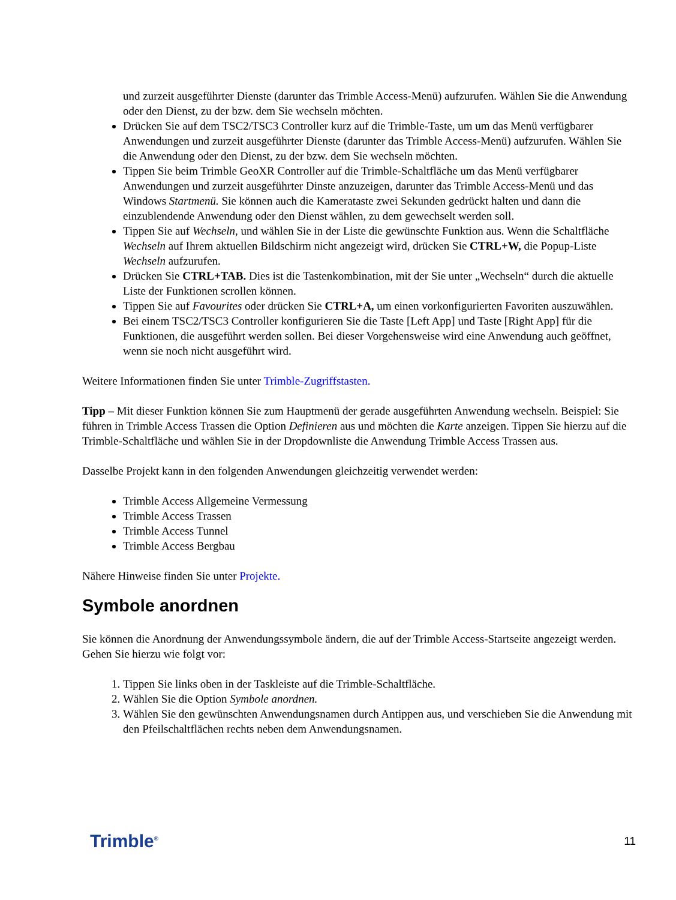und zurzeit ausgeführter Dienste (darunter das Trimble Access-Menü) aufzurufen. Wählen Sie die Anwendung oder den Dienst, zu der bzw. dem Sie wechseln möchten.
Drücken Sie auf dem TSC2/TSC3 Controller kurz auf die Trimble-Taste, um um das Menü verfügbarer Anwendungen und zurzeit ausgeführter Dienste (darunter das Trimble Access-Menü) aufzurufen. Wählen Sie die Anwendung oder den Dienst, zu der bzw. dem Sie wechseln möchten.
Tippen Sie beim Trimble GeoXR Controller auf die Trimble-Schaltfläche um das Menü verfügbarer Anwendungen und zurzeit ausgeführter Dinste anzuzeigen, darunter das Trimble Access-Menü und das Windows Startmenü. Sie können auch die Kamerataste zwei Sekunden gedrückt halten und dann die einzublendende Anwendung oder den Dienst wählen, zu dem gewechselt werden soll.
Tippen Sie auf Wechseln, und wählen Sie in der Liste die gewünschte Funktion aus. Wenn die Schaltfläche Wechseln auf Ihrem aktuellen Bildschirm nicht angezeigt wird, drücken Sie CTRL+W, die Popup-Liste Wechseln aufzurufen.
Drücken Sie CTRL+TAB. Dies ist die Tastenkombination, mit der Sie unter „Wechseln“ durch die aktuelle Liste der Funktionen scrollen können.
Tippen Sie auf Favourites oder drücken Sie CTRL+A, um einen vorkonfigurierten Favoriten auszuwählen.
Bei einem TSC2/TSC3 Controller konfigurieren Sie die Taste [Left App] und Taste [Right App] für die Funktionen, die ausgeführt werden sollen. Bei dieser Vorgehensweise wird eine Anwendung auch geöffnet, wenn sie noch nicht ausgeführt wird.
Weitere Informationen finden Sie unter Trimble-Zugriffstasten.
Tipp – Mit dieser Funktion können Sie zum Hauptmenü der gerade ausgeführten Anwendung wechseln. Beispiel: Sie führen in Trimble Access Trassen die Option Definieren aus und möchten die Karte anzeigen. Tippen Sie hierzu auf die Trimble-Schaltfläche und wählen Sie in der Dropdownliste die Anwendung Trimble Access Trassen aus.
Dasselbe Projekt kann in den folgenden Anwendungen gleichzeitig verwendet werden:
Trimble Access Allgemeine Vermessung
Trimble Access Trassen
Trimble Access Tunnel
Trimble Access Bergbau
Nähere Hinweise finden Sie unter Projekte.
Symbole anordnen
Sie können die Anordnung der Anwendungssymbole ändern, die auf der Trimble Access-Startseite angezeigt werden. Gehen Sie hierzu wie folgt vor:
1. Tippen Sie links oben in der Taskleiste auf die Trimble-Schaltfläche.
2. Wählen Sie die Option Symbole anordnen.
3. Wählen Sie den gewünschten Anwendungsnamen durch Antippen aus, und verschieben Sie die Anwendung mit den Pfeilschaltflächen rechts neben dem Anwendungsnamen.
Trimble<sup>®</sup> 11